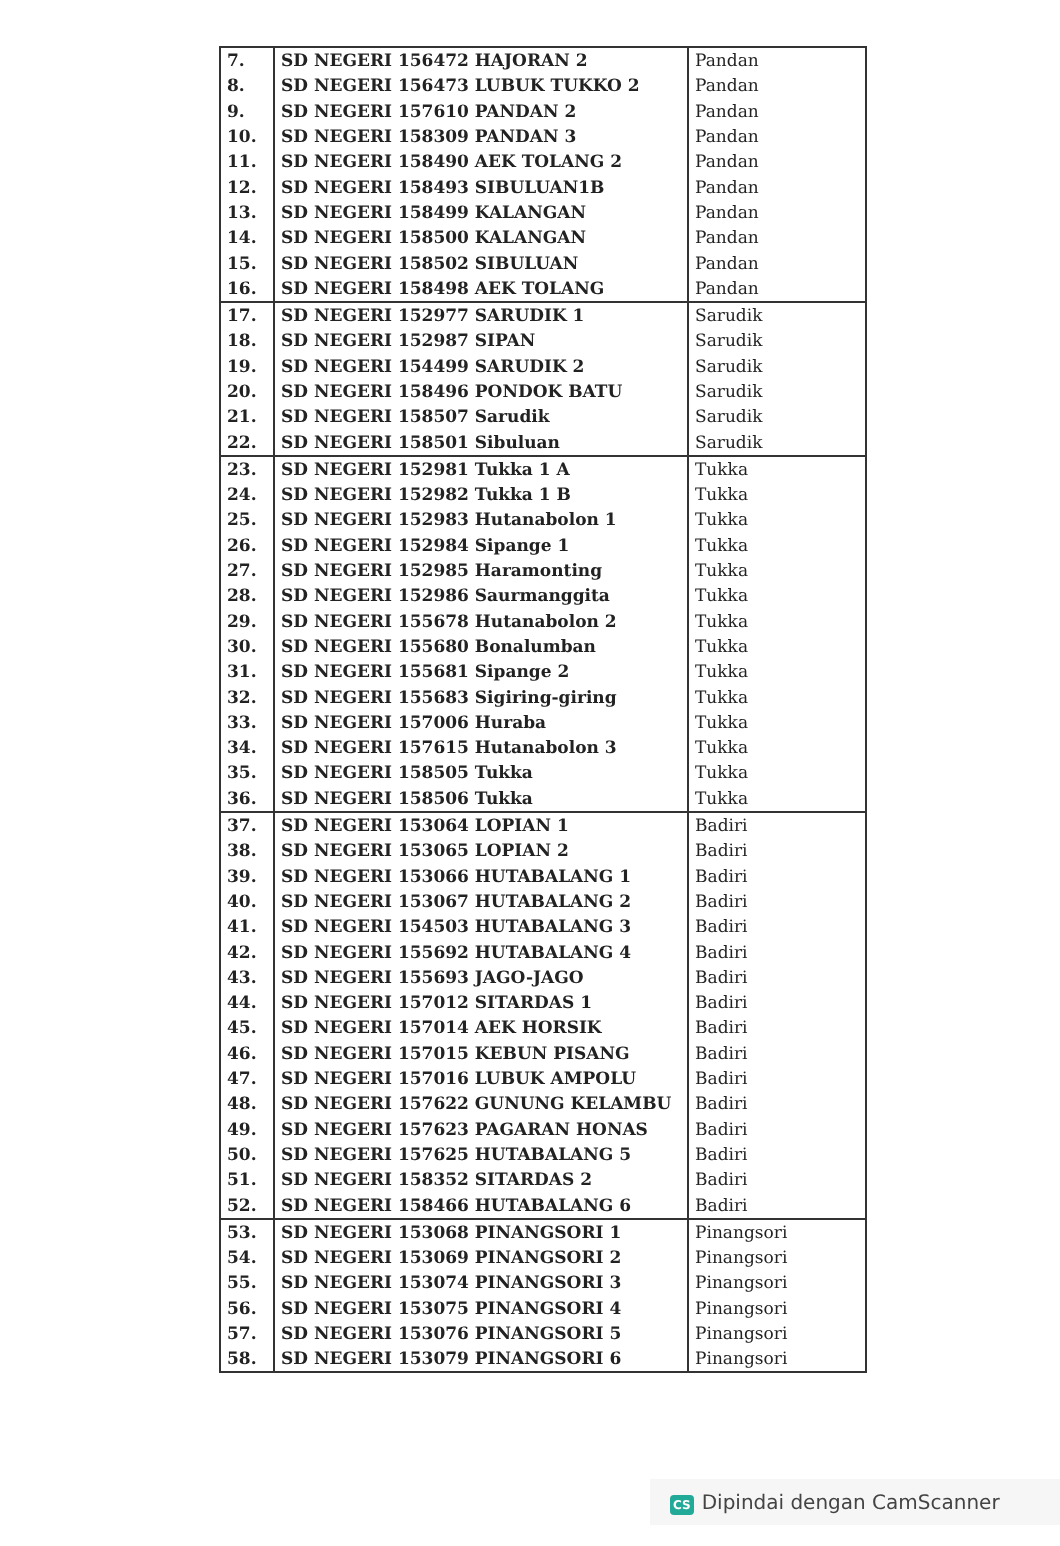| 7. | SD NEGERI 156472 HAJORAN 2 | Pandan |
| 8. | SD NEGERI 156473 LUBUK TUKKO 2 | Pandan |
| 9. | SD NEGERI 157610 PANDAN 2 | Pandan |
| 10. | SD NEGERI 158309 PANDAN 3 | Pandan |
| 11. | SD NEGERI 158490 AEK TOLANG 2 | Pandan |
| 12. | SD NEGERI 158493 SIBULUAN1B | Pandan |
| 13. | SD NEGERI 158499 KALANGAN | Pandan |
| 14. | SD NEGERI 158500 KALANGAN | Pandan |
| 15. | SD NEGERI 158502 SIBULUAN | Pandan |
| 16. | SD NEGERI 158498 AEK TOLANG | Pandan |
| 17. | SD NEGERI 152977 SARUDIK 1 | Sarudik |
| 18. | SD NEGERI 152987 SIPAN | Sarudik |
| 19. | SD NEGERI 154499 SARUDIK 2 | Sarudik |
| 20. | SD NEGERI 158496 PONDOK BATU | Sarudik |
| 21. | SD NEGERI 158507 Sarudik | Sarudik |
| 22. | SD NEGERI 158501 Sibuluan | Sarudik |
| 23. | SD NEGERI 152981 Tukka 1 A | Tukka |
| 24. | SD NEGERI 152982 Tukka 1 B | Tukka |
| 25. | SD NEGERI 152983 Hutanabolon 1 | Tukka |
| 26. | SD NEGERI 152984 Sipange 1 | Tukka |
| 27. | SD NEGERI 152985 Haramonting | Tukka |
| 28. | SD NEGERI 152986 Saurmanggita | Tukka |
| 29. | SD NEGERI 155678 Hutanabolon 2 | Tukka |
| 30. | SD NEGERI 155680 Bonalumban | Tukka |
| 31. | SD NEGERI 155681 Sipange 2 | Tukka |
| 32. | SD NEGERI 155683 Sigiring-giring | Tukka |
| 33. | SD NEGERI 157006 Huraba | Tukka |
| 34. | SD NEGERI 157615 Hutanabolon 3 | Tukka |
| 35. | SD NEGERI 158505 Tukka | Tukka |
| 36. | SD NEGERI 158506 Tukka | Tukka |
| 37. | SD NEGERI 153064 LOPIAN 1 | Badiri |
| 38. | SD NEGERI 153065 LOPIAN 2 | Badiri |
| 39. | SD NEGERI 153066 HUTABALANG 1 | Badiri |
| 40. | SD NEGERI 153067 HUTABALANG 2 | Badiri |
| 41. | SD NEGERI 154503 HUTABALANG 3 | Badiri |
| 42. | SD NEGERI 155692 HUTABALANG 4 | Badiri |
| 43. | SD NEGERI 155693 JAGO-JAGO | Badiri |
| 44. | SD NEGERI 157012 SITARDAS 1 | Badiri |
| 45. | SD NEGERI 157014 AEK HORSIK | Badiri |
| 46. | SD NEGERI 157015 KEBUN PISANG | Badiri |
| 47. | SD NEGERI 157016 LUBUK AMPOLU | Badiri |
| 48. | SD NEGERI 157622 GUNUNG KELAMBU | Badiri |
| 49. | SD NEGERI 157623 PAGARAN HONAS | Badiri |
| 50. | SD NEGERI 157625 HUTABALANG 5 | Badiri |
| 51. | SD NEGERI 158352 SITARDAS 2 | Badiri |
| 52. | SD NEGERI 158466 HUTABALANG 6 | Badiri |
| 53. | SD NEGERI 153068 PINANGSORI 1 | Pinangsori |
| 54. | SD NEGERI 153069 PINANGSORI 2 | Pinangsori |
| 55. | SD NEGERI 153074 PINANGSORI 3 | Pinangsori |
| 56. | SD NEGERI 153075 PINANGSORI 4 | Pinangsori |
| 57. | SD NEGERI 153076 PINANGSORI 5 | Pinangsori |
| 58. | SD NEGERI 153079 PINANGSORI 6 | Pinangsori |
CS Dipindai dengan CamScanner